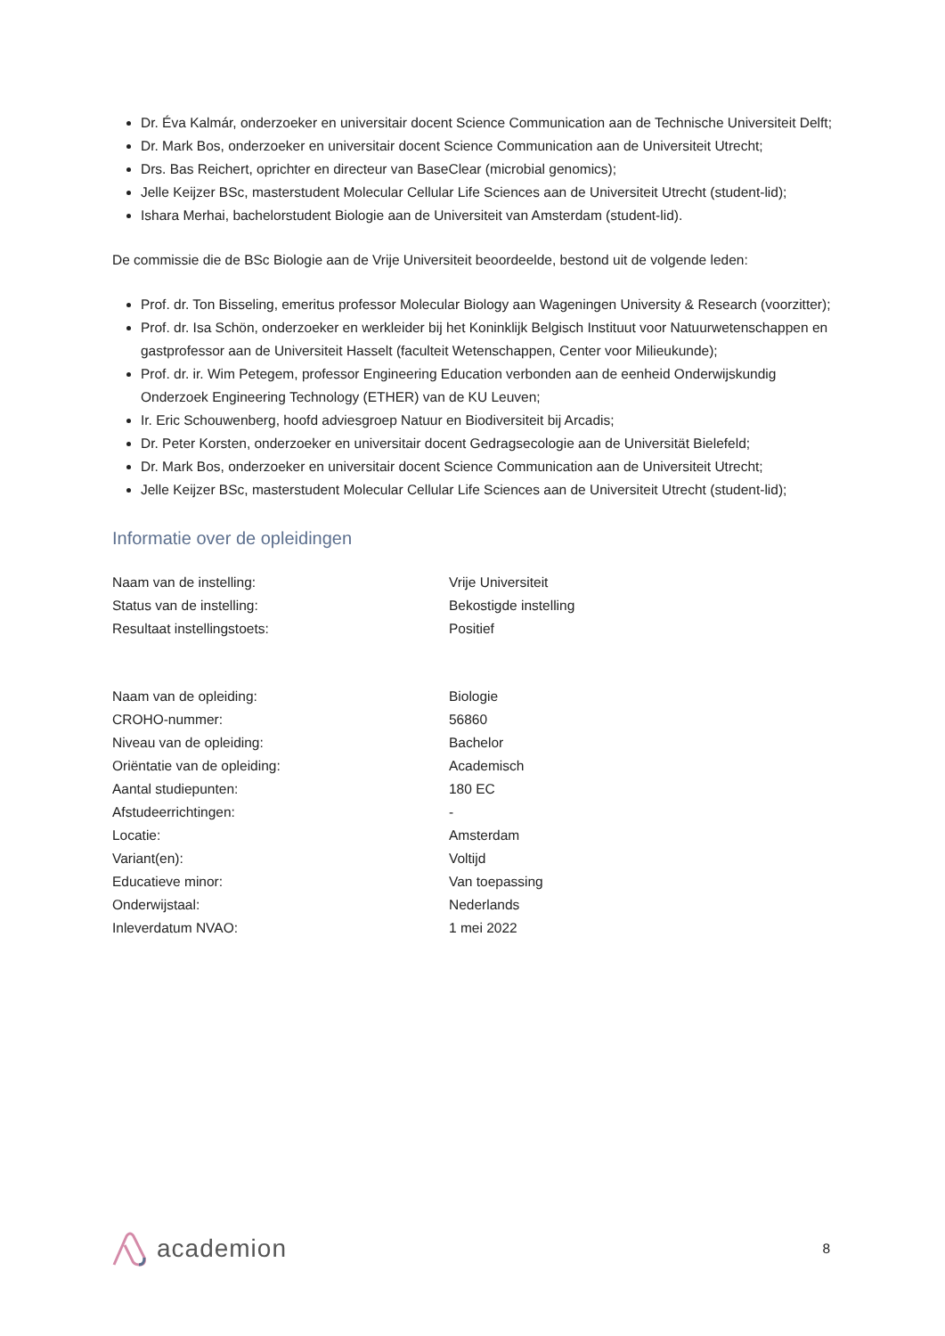Dr. Éva Kalmár, onderzoeker en universitair docent Science Communication aan de Technische Universiteit Delft;
Dr. Mark Bos, onderzoeker en universitair docent Science Communication aan de Universiteit Utrecht;
Drs. Bas Reichert, oprichter en directeur van BaseClear (microbial genomics);
Jelle Keijzer BSc, masterstudent Molecular Cellular Life Sciences aan de Universiteit Utrecht (student-lid);
Ishara Merhai, bachelorstudent Biologie aan de Universiteit van Amsterdam (student-lid).
De commissie die de BSc Biologie aan de Vrije Universiteit beoordeelde, bestond uit de volgende leden:
Prof. dr. Ton Bisseling, emeritus professor Molecular Biology aan Wageningen University & Research (voorzitter);
Prof. dr. Isa Schön, onderzoeker en werkleider bij het Koninklijk Belgisch Instituut voor Natuurwetenschappen en gastprofessor aan de Universiteit Hasselt (faculteit Wetenschappen, Center voor Milieukunde);
Prof. dr. ir. Wim Petegem, professor Engineering Education verbonden aan de eenheid Onderwijskundig Onderzoek Engineering Technology (ETHER) van de KU Leuven;
Ir. Eric Schouwenberg, hoofd adviesgroep Natuur en Biodiversiteit bij Arcadis;
Dr. Peter Korsten, onderzoeker en universitair docent Gedragsecologie aan de Universität Bielefeld;
Dr. Mark Bos, onderzoeker en universitair docent Science Communication aan de Universiteit Utrecht;
Jelle Keijzer BSc, masterstudent Molecular Cellular Life Sciences aan de Universiteit Utrecht (student-lid);
Informatie over de opleidingen
| Naam van de instelling: | Vrije Universiteit |
| Status van de instelling: | Bekostigde instelling |
| Resultaat instellingstoets: | Positief |
| Naam van de opleiding: | Biologie |
| CROHO-nummer: | 56860 |
| Niveau van de opleiding: | Bachelor |
| Oriëntatie van de opleiding: | Academisch |
| Aantal studiepunten: | 180 EC |
| Afstudeerrichtingen: | - |
| Locatie: | Amsterdam |
| Variant(en): | Voltijd |
| Educatieve minor: | Van toepassing |
| Onderwijstaal: | Nederlands |
| Inleverdatum NVAO: | 1 mei 2022 |
academion
8